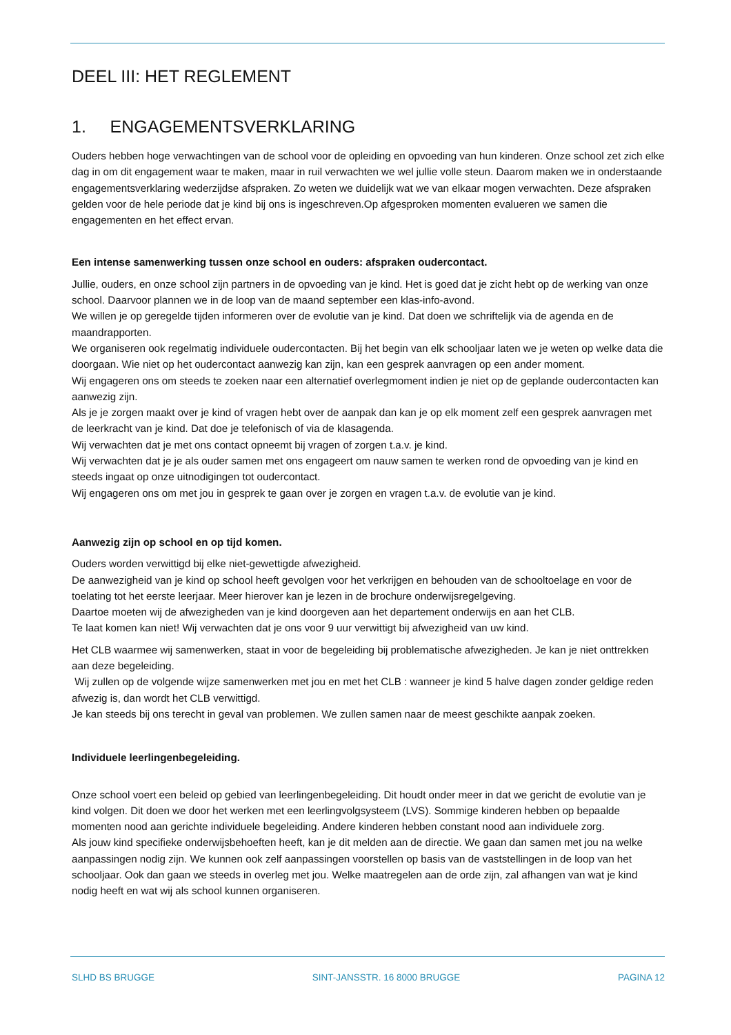DEEL III: HET REGLEMENT
1. ENGAGEMENTSVERKLARING
Ouders hebben hoge verwachtingen van de school voor de opleiding en opvoeding van hun kinderen. Onze school zet zich elke dag in om dit engagement waar te maken, maar in ruil verwachten we wel jullie volle steun. Daarom maken we in onderstaande engagementsverklaring wederzijdse afspraken. Zo weten we duidelijk wat we van elkaar mogen verwachten. Deze afspraken gelden voor de hele periode dat je kind bij ons is ingeschreven.Op afgesproken momenten evalueren we samen die engagementen en het effect ervan.
Een intense samenwerking tussen onze school en ouders: afspraken oudercontact.
Jullie, ouders, en onze school zijn partners in de opvoeding van je kind. Het is goed dat je zicht hebt op de werking van onze school. Daarvoor plannen we in de loop van de maand september een klas-info-avond.
We willen je op geregelde tijden informeren over de evolutie van je kind. Dat doen we schriftelijk via de agenda en de maandrapporten.
We organiseren ook regelmatig individuele oudercontacten. Bij het begin van elk schooljaar laten we je weten op welke data die doorgaan. Wie niet op het oudercontact aanwezig kan zijn, kan een gesprek aanvragen op een ander moment.
Wij engageren ons om steeds te zoeken naar een alternatief overlegmoment indien je niet op de geplande oudercontacten kan aanwezig zijn.
Als je je zorgen maakt over je kind of vragen hebt over de aanpak dan kan je op elk moment zelf een gesprek aanvragen met de leerkracht van je kind. Dat doe je telefonisch of via de klasagenda.
Wij verwachten dat je met ons contact opneemt bij vragen of zorgen t.a.v. je kind.
Wij verwachten dat je je als ouder samen met ons engageert om nauw samen te werken rond de opvoeding van je kind en steeds ingaat op onze uitnodigingen tot oudercontact.
Wij engageren ons om met jou in gesprek te gaan over je zorgen en vragen t.a.v. de evolutie van je kind.
Aanwezig zijn op school en op tijd komen.
Ouders worden verwittigd bij elke niet-gewettigde afwezigheid.
De aanwezigheid van je kind op school heeft gevolgen voor het verkrijgen en behouden van de schooltoelage en voor de toelating tot het eerste leerjaar. Meer hierover kan je lezen in de brochure onderwijsregelgeving.
Daartoe moeten wij de afwezigheden van je kind doorgeven aan het departement onderwijs en aan het CLB.
Te laat komen kan niet! Wij verwachten dat je ons voor 9 uur verwittigt bij afwezigheid van uw kind.
Het CLB waarmee wij samenwerken, staat in voor de begeleiding bij problematische afwezigheden. Je kan je niet onttrekken aan deze begeleiding.
Wij zullen op de volgende wijze samenwerken met jou en met het CLB : wanneer je kind 5 halve dagen zonder geldige reden afwezig is, dan wordt het CLB verwittigd.
Je kan steeds bij ons terecht in geval van problemen. We zullen samen naar de meest geschikte aanpak zoeken.
Individuele leerlingenbegeleiding.
Onze school voert een beleid op gebied van leerlingenbegeleiding. Dit houdt onder meer in dat we gericht de evolutie van je kind volgen. Dit doen we door het werken met een leerlingvolgsysteem (LVS). Sommige kinderen hebben op bepaalde momenten nood aan gerichte individuele begeleiding. Andere kinderen hebben constant nood aan individuele zorg.
Als jouw kind specifieke onderwijsbehoeften heeft, kan je dit melden aan de directie. We gaan dan samen met jou na welke aanpassingen nodig zijn. We kunnen ook zelf aanpassingen voorstellen op basis van de vaststellingen in de loop van het schooljaar. Ook dan gaan we steeds in overleg met jou. Welke maatregelen aan de orde zijn, zal afhangen van wat je kind nodig heeft en wat wij als school kunnen organiseren.
SLHD BS BRUGGE SINT-JANSSTR. 16 8000 BRUGGE PAGINA 12